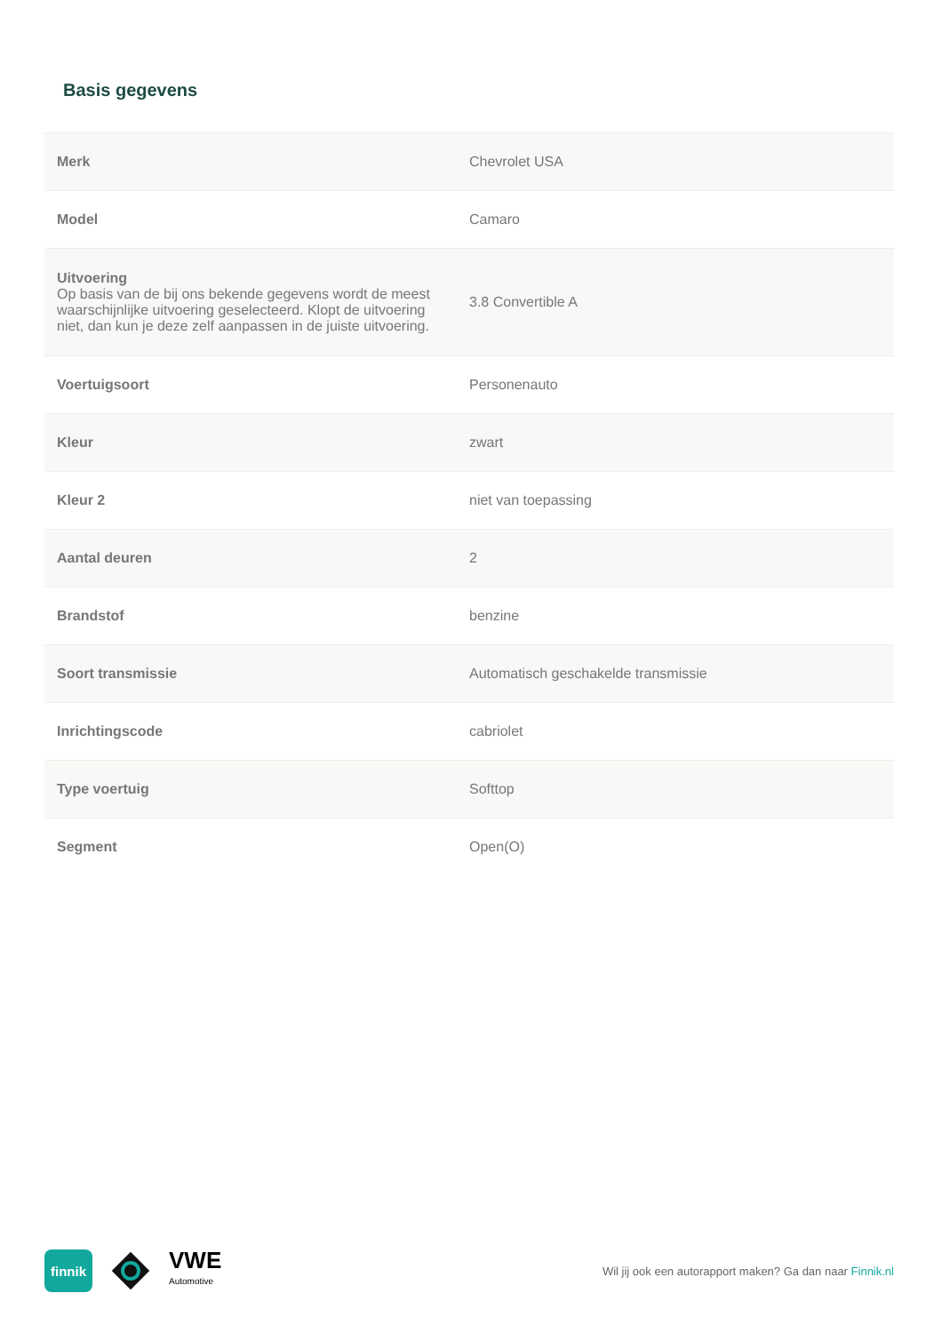Basis gegevens
| Merk | Chevrolet USA |
| Model | Camaro |
| Uitvoering Op basis van de bij ons bekende gegevens wordt de meest waarschijnlijke uitvoering geselecteerd. Klopt de uitvoering niet, dan kun je deze zelf aanpassen in de juiste uitvoering. | 3.8 Convertible A |
| Voertuigsoort | Personenauto |
| Kleur | zwart |
| Kleur 2 | niet van toepassing |
| Aantal deuren | 2 |
| Brandstof | benzine |
| Soort transmissie | Automatisch geschakelde transmissie |
| Inrichtingscode | cabriolet |
| Type voertuig | Softtop |
| Segment | Open(O) |
finnik
VWE
Automotive
Wil jij ook een autorapport maken? Ga dan naar Finnik.nl